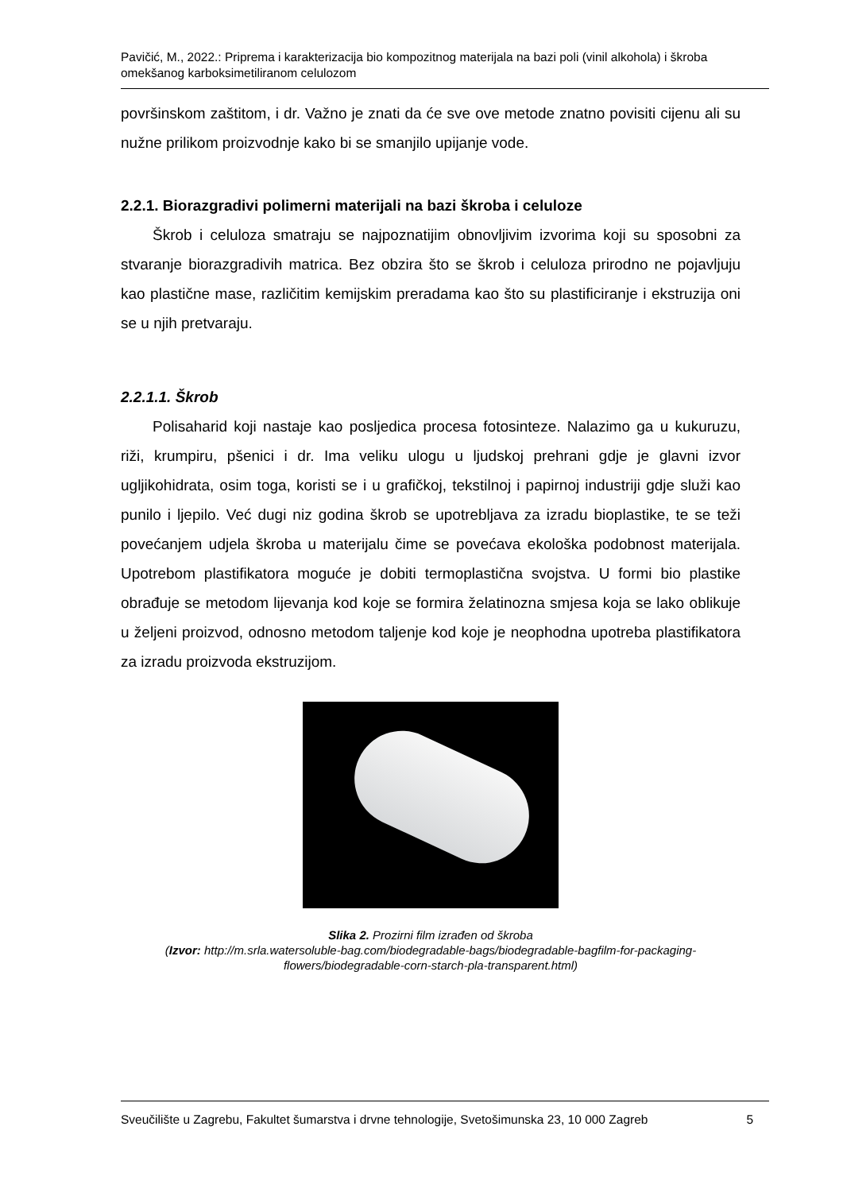Pavičić, M., 2022.: Priprema i karakterizacija bio kompozitnog materijala na bazi poli (vinil alkohola) i škroba omekšanog karboksimetiliranom celulozom
površinskom zaštitom, i dr. Važno je znati da će sve ove metode znatno povisiti cijenu ali su nužne prilikom proizvodnje kako bi se smanjilo upijanje vode.
2.2.1. Biorazgradivi polimerni materijali na bazi škroba i celuloze
Škrob i celuloza smatraju se najpoznatijim obnovljivim izvorima koji su sposobni za stvaranje biorazgradivih matrica. Bez obzira što se škrob i celuloza prirodno ne pojavljuju kao plastične mase, različitim kemijskim preradama kao što su plastificiranje i ekstruzija oni se u njih pretvaraju.
2.2.1.1. Škrob
Polisaharid koji nastaje kao posljedica procesa fotosinteze. Nalazimo ga u kukuruzu, riži, krumpiru, pšenici i dr. Ima veliku ulogu u ljudskoj prehrani gdje je glavni izvor ugljikohidrata, osim toga, koristi se i u grafičkoj, tekstilnoj i papirnoj industriji gdje služi kao punilo i ljepilo. Već dugi niz godina škrob se upotrebljava za izradu bioplastike, te se teži povećanjem udjela škroba u materijalu čime se povećava ekološka podobnost materijala. Upotrebom plastifikatora moguće je dobiti termoplastična svojstva. U formi bio plastike obrađuje se metodom lijevanja kod koje se formira želatinozna smjesa koja se lako oblikuje u željeni proizvod, odnosno metodom taljenje kod koje je neophodna upotreba plastifikatora za izradu proizvoda ekstruzijom.
Slika 2. Prozirni film izrađen od škroba
(Izvor: http://m.srla.watersoluble-bag.com/biodegradable-bags/biodegradable-bagfilm-for-packaging-flowers/biodegradable-corn-starch-pla-transparent.html)
Sveučilište u Zagrebu, Fakultet šumarstva i drvne tehnologije, Svetošimunska 23, 10 000 Zagreb 5